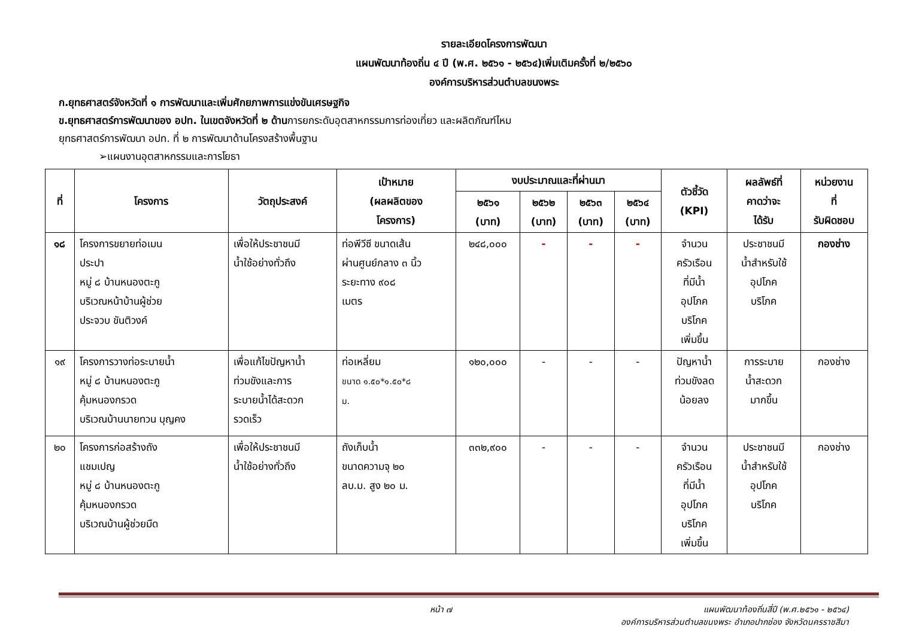รายละเอียดโครงการพัฒนา
แผนพัฒนาท้องถิ่น ๔ ปี (พ.ศ. ๒๕๖๑ - ๒๕๖๔)เพิ่มเติมครั้งที่ ๒/๒๕๖๐
องค์การบริหารส่วนตำบลขนงพระ
ก.ยุทธศาสตร์จังหวัดที่ ๑ การพัฒนาและเพิ่มศักยภาพการแข่งขันเศรษฐกิจ
ข.ยุทธศาสตร์การพัฒนาของ อปท. ในเขตจังหวัดที่ ๒ ด้านการยกระดับอุตสาหกรรมการท่องเที่ยว และผลิตภัณฑ์ไหม
ยุทธศาสตร์การพัฒนา อปท. ที่ ๒ การพัฒนาด้านโครงสร้างพื้นฐาน
➢แผนงานอุตสาหกรรมและการโยธา
| ที่ | โครงการ | วัตถุประสงค์ | เป้าหมาย (ผลผลิตของ โครงการ) | งบประมาณและที่ผ่านมา | | | | ตัวชี้วัด (KPI) | ผลลัพธ์ที่ คาดว่าจะ ได้รับ | หน่วยงาน ที่ รับผิดชอบ |
| --- | --- | --- | --- | --- | --- | --- | --- | --- | --- | --- |
| | | | | ๒๕๖๑ (บาท) | ๒๕๖๒ (บาท) | ๒๕๖๓ (บาท) | ๒๕๖๔ (บาท) | | | |
| ๑๘ | โครงการขยายท่อเมน ประปา หมู่ ๘ บ้านหนองตะกู บริเวณหน้าบ้านผู้ช่วย ประจวบ ขันติวงค์ | เพื่อให้ประชาชนมี น้ำใช้อย่างทั่วถึง | ท่อพีวีซี ขนาดเส้น ผ่านศูนย์กลาง ๓ นิ้ว ระยะทาง ๙๐๘ เมตร | ๒๔๘,๐๐๐ | - | - | - | จำนวน ครัวเรือน ที่มีน้ำ อุปโภค บริโภค เพิ่มขึ้น | ประชาชนมี น้ำสำหรับใช้ อุปโภค บริโภค | กองช่าง |
| ๑๙ | โครงการวางท่อระบายน้ำ หมู่ ๘ บ้านหนองตะกู คุ้มหนองกรวด บริเวณบ้านนายทวน บุญคง | เพื่อแก้ไขปัญหาน้ำ ท่วมขังและการ ระบายน้ำได้สะดวก รวดเร็ว | ท่อเหลี่ยม ขนาด ๑.๕๐*๑.๕๐*๘ ม. | ๑๒๐,๐๐๐ | - | - | - | ปัญหาน้ำ ท่วมขังลด น้อยลง | การระบาย น้ำสะดวก มากขึ้น | กองช่าง |
| ๒๐ | โครงการก่อสร้างถัง แชมเปญ หมู่ ๘ บ้านหนองตะกู คุ้มหนองกรวด บริเวณบ้านผู้ช่วยมืด | เพื่อให้ประชาชนมี น้ำใช้อย่างทั่วถึง | ถังเก็บน้ำ ขนาดความจุ ๒๐ ลบ.ม. สูง ๒๐ ม. | ๓๓๒,๙๐๐ | - | - | - | จำนวน ครัวเรือน ที่มีน้ำ อุปโภค บริโภค เพิ่มขึ้น | ประชาชนมี น้ำสำหรับใช้ อุปโภค บริโภค | กองช่าง |
หน้า ๗ แผนพัฒนาท้องถิ่นสี่ปี (พ.ศ.๒๕๖๑ - ๒๕๖๔)
องค์การบริหารส่วนตำบลขนงพระ อำเภอปากช่อง จังหวัดนครราชสีมา